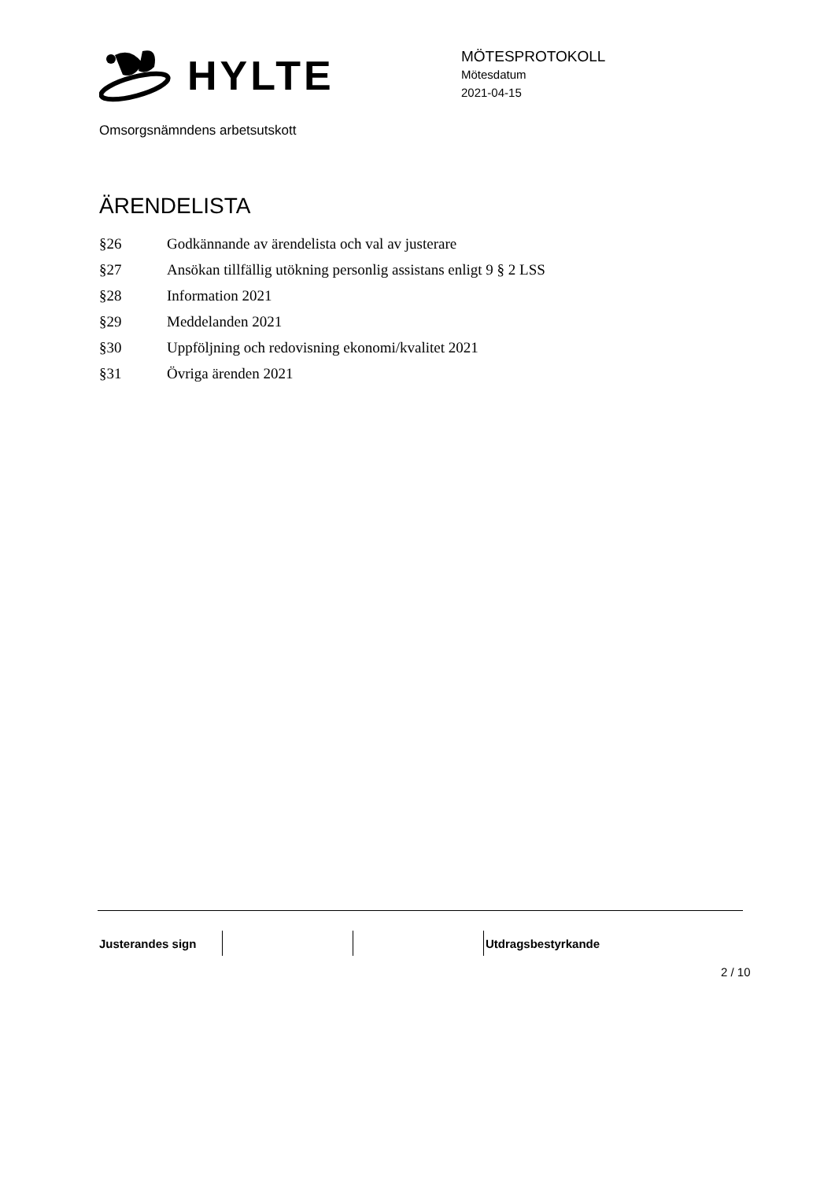HYLTE
MÖTESPROTOKOLL
Mötesdatum
2021-04-15
Omsorgsnämndens arbetsutskott
ÄRENDELISTA
| §26 | Godkännande av ärendelista och val av justerare |
| §27 | Ansökan tillfällig utökning personlig assistans enligt 9 § 2 LSS |
| §28 | Information 2021 |
| §29 | Meddelanden 2021 |
| §30 | Uppföljning och redovisning ekonomi/kvalitet 2021 |
| §31 | Övriga ärenden 2021 |
| Justerandes sign | | | Utdragsbestyrkande |
2 / 10